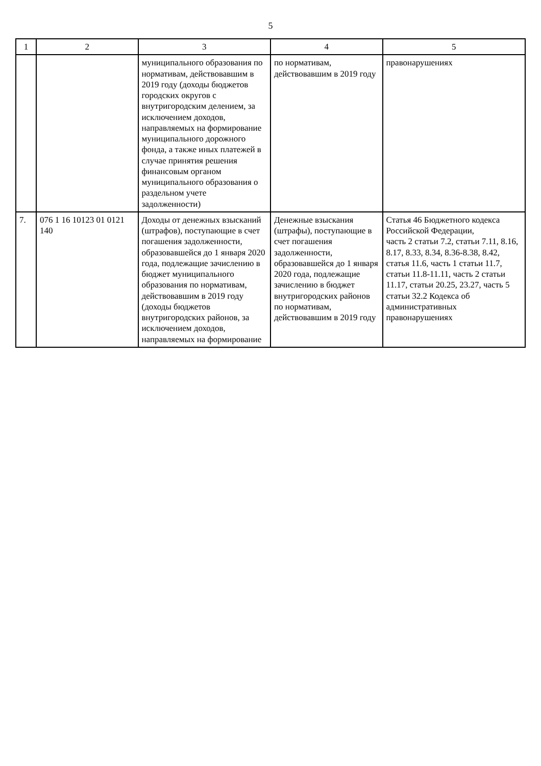5
| 1 | 2 | 3 | 4 | 5 |
| --- | --- | --- | --- | --- |
| | | муниципального образования по нормативам, действовавшим в 2019 году (доходы бюджетов городских округов с внутригородским делением, за исключением доходов, направляемых на формирование муниципального дорожного фонда, а также иных платежей в случае принятия решения финансовым органом муниципального образования о раздельном учете задолженности) | по нормативам, действовавшим в 2019 году | правонарушениях |
| 7. | 076 1 16 10123 01 0121 140 | Доходы от денежных взысканий (штрафов), поступающие в счет погашения задолженности, образовавшейся до 1 января 2020 года, подлежащие зачислению в бюджет муниципального образования по нормативам, действовавшим в 2019 году (доходы бюджетов внутригородских районов, за исключением доходов, направляемых на формирование | Денежные взыскания (штрафы), поступающие в счет погашения задолженности, образовавшейся до 1 января 2020 года, подлежащие зачислению в бюджет внутригородских районов по нормативам, действовавшим в 2019 году | Статья 46 Бюджетного кодекса Российской Федерации, часть 2 статьи 7.2, статьи 7.11, 8.16, 8.17, 8.33, 8.34, 8.36-8.38, 8.42, статья 11.6, часть 1 статьи 11.7, статьи 11.8-11.11, часть 2 статьи 11.17, статьи 20.25, 23.27, часть 5 статьи 32.2 Кодекса об административных правонарушениях |